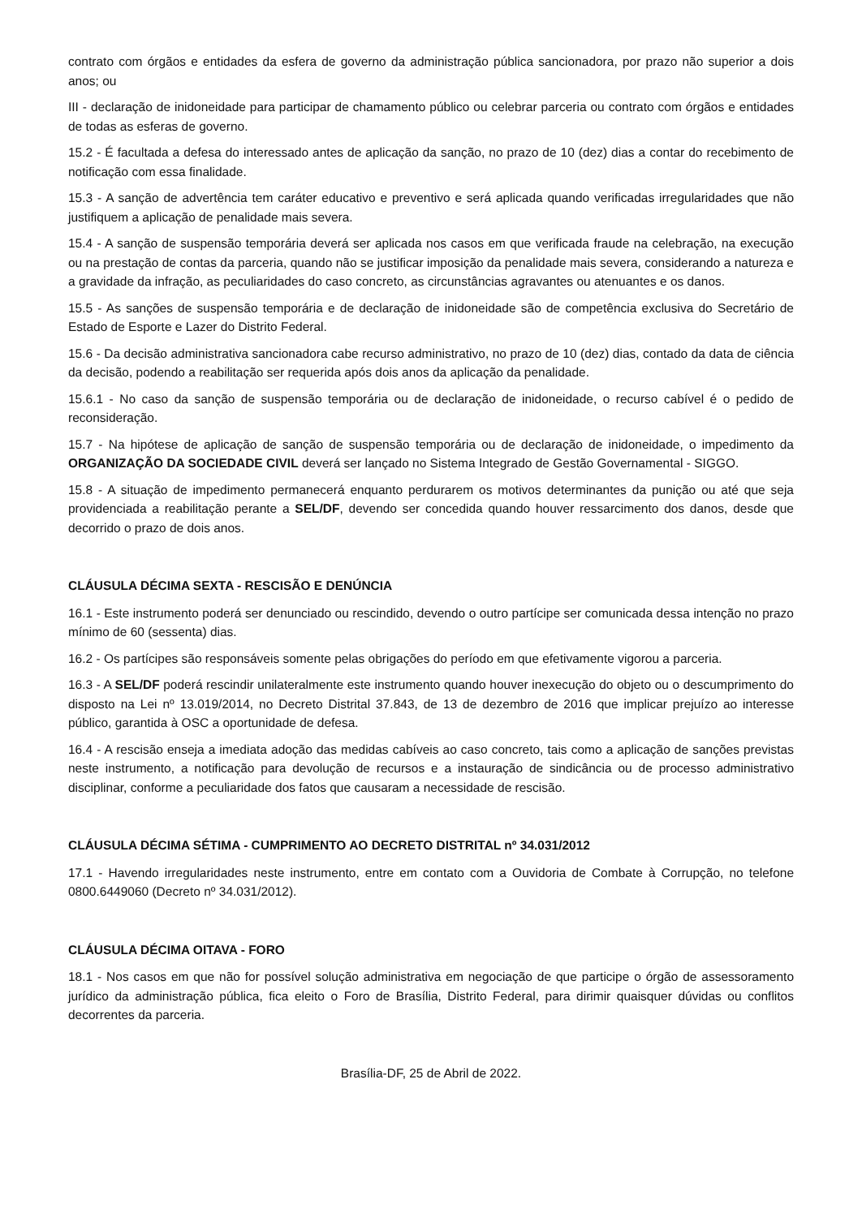contrato com órgãos e entidades da esfera de governo da administração pública sancionadora, por prazo não superior a dois anos; ou
III - declaração de inidoneidade para participar de chamamento público ou celebrar parceria ou contrato com órgãos e entidades de todas as esferas de governo.
15.2 - É facultada a defesa do interessado antes de aplicação da sanção, no prazo de 10 (dez) dias a contar do recebimento de notificação com essa finalidade.
15.3 - A sanção de advertência tem caráter educativo e preventivo e será aplicada quando verificadas irregularidades que não justifiquem a aplicação de penalidade mais severa.
15.4 - A sanção de suspensão temporária deverá ser aplicada nos casos em que verificada fraude na celebração, na execução ou na prestação de contas da parceria, quando não se justificar imposição da penalidade mais severa, considerando a natureza e a gravidade da infração, as peculiaridades do caso concreto, as circunstâncias agravantes ou atenuantes e os danos.
15.5 - As sanções de suspensão temporária e de declaração de inidoneidade são de competência exclusiva do Secretário de Estado de Esporte e Lazer do Distrito Federal.
15.6 - Da decisão administrativa sancionadora cabe recurso administrativo, no prazo de 10 (dez) dias, contado da data de ciência da decisão, podendo a reabilitação ser requerida após dois anos da aplicação da penalidade.
15.6.1 - No caso da sanção de suspensão temporária ou de declaração de inidoneidade, o recurso cabível é o pedido de reconsideração.
15.7 - Na hipótese de aplicação de sanção de suspensão temporária ou de declaração de inidoneidade, o impedimento da ORGANIZAÇÃO DA SOCIEDADE CIVIL deverá ser lançado no Sistema Integrado de Gestão Governamental - SIGGO.
15.8 - A situação de impedimento permanecerá enquanto perdurarem os motivos determinantes da punição ou até que seja providenciada a reabilitação perante a SEL/DF, devendo ser concedida quando houver ressarcimento dos danos, desde que decorrido o prazo de dois anos.
CLÁUSULA DÉCIMA SEXTA - RESCISÃO E DENÚNCIA
16.1 - Este instrumento poderá ser denunciado ou rescindido, devendo o outro partícipe ser comunicada dessa intenção no prazo mínimo de 60 (sessenta) dias.
16.2 - Os partícipes são responsáveis somente pelas obrigações do período em que efetivamente vigorou a parceria.
16.3 - A SEL/DF poderá rescindir unilateralmente este instrumento quando houver inexecução do objeto ou o descumprimento do disposto na Lei nº 13.019/2014, no Decreto Distrital 37.843, de 13 de dezembro de 2016 que implicar prejuízo ao interesse público, garantida à OSC a oportunidade de defesa.
16.4 - A rescisão enseja a imediata adoção das medidas cabíveis ao caso concreto, tais como a aplicação de sanções previstas neste instrumento, a notificação para devolução de recursos e a instauração de sindicância ou de processo administrativo disciplinar, conforme a peculiaridade dos fatos que causaram a necessidade de rescisão.
CLÁUSULA DÉCIMA SÉTIMA - CUMPRIMENTO AO DECRETO DISTRITAL nº 34.031/2012
17.1 - Havendo irregularidades neste instrumento, entre em contato com a Ouvidoria de Combate à Corrupção, no telefone 0800.6449060 (Decreto nº 34.031/2012).
CLÁUSULA DÉCIMA OITAVA - FORO
18.1 - Nos casos em que não for possível solução administrativa em negociação de que participe o órgão de assessoramento jurídico da administração pública, fica eleito o Foro de Brasília, Distrito Federal, para dirimir quaisquer dúvidas ou conflitos decorrentes da parceria.
Brasília-DF, 25 de Abril de 2022.